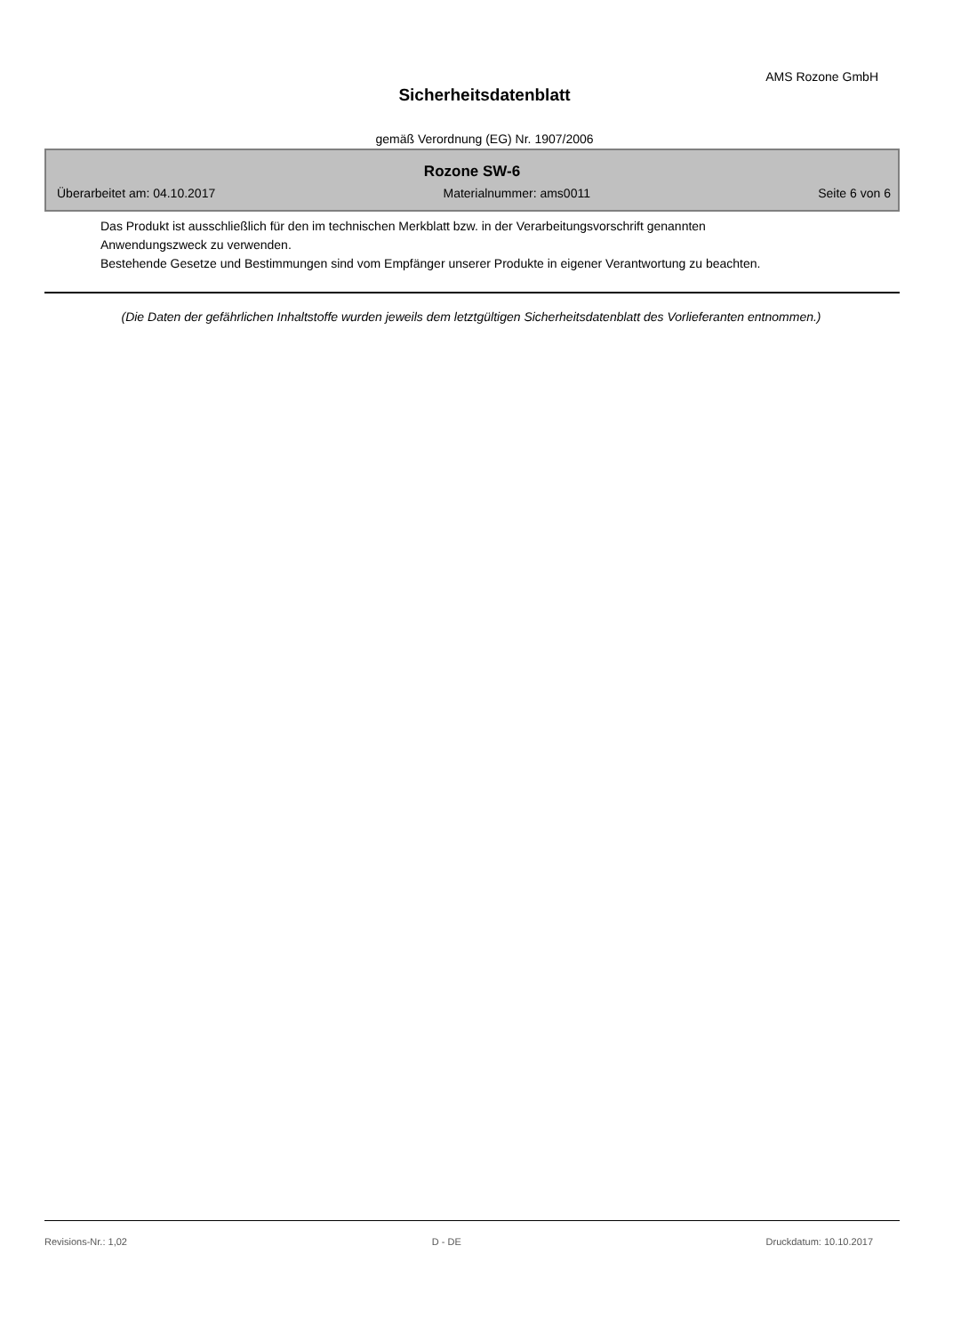AMS Rozone GmbH
Sicherheitsdatenblatt
gemäß Verordnung (EG) Nr. 1907/2006
Rozone SW-6
Überarbeitet am: 04.10.2017 Materialnummer: ams0011 Seite 6 von 6
Das Produkt ist ausschließlich für den im technischen Merkblatt bzw. in der Verarbeitungsvorschrift genannten Anwendungszweck zu verwenden.
Bestehende Gesetze und Bestimmungen sind vom Empfänger unserer Produkte in eigener Verantwortung zu beachten.
(Die Daten der gefährlichen Inhaltstoffe wurden jeweils dem letztgültigen Sicherheitsdatenblatt des Vorlieferanten entnommen.)
Revisions-Nr.: 1,02 D - DE Druckdatum: 10.10.2017